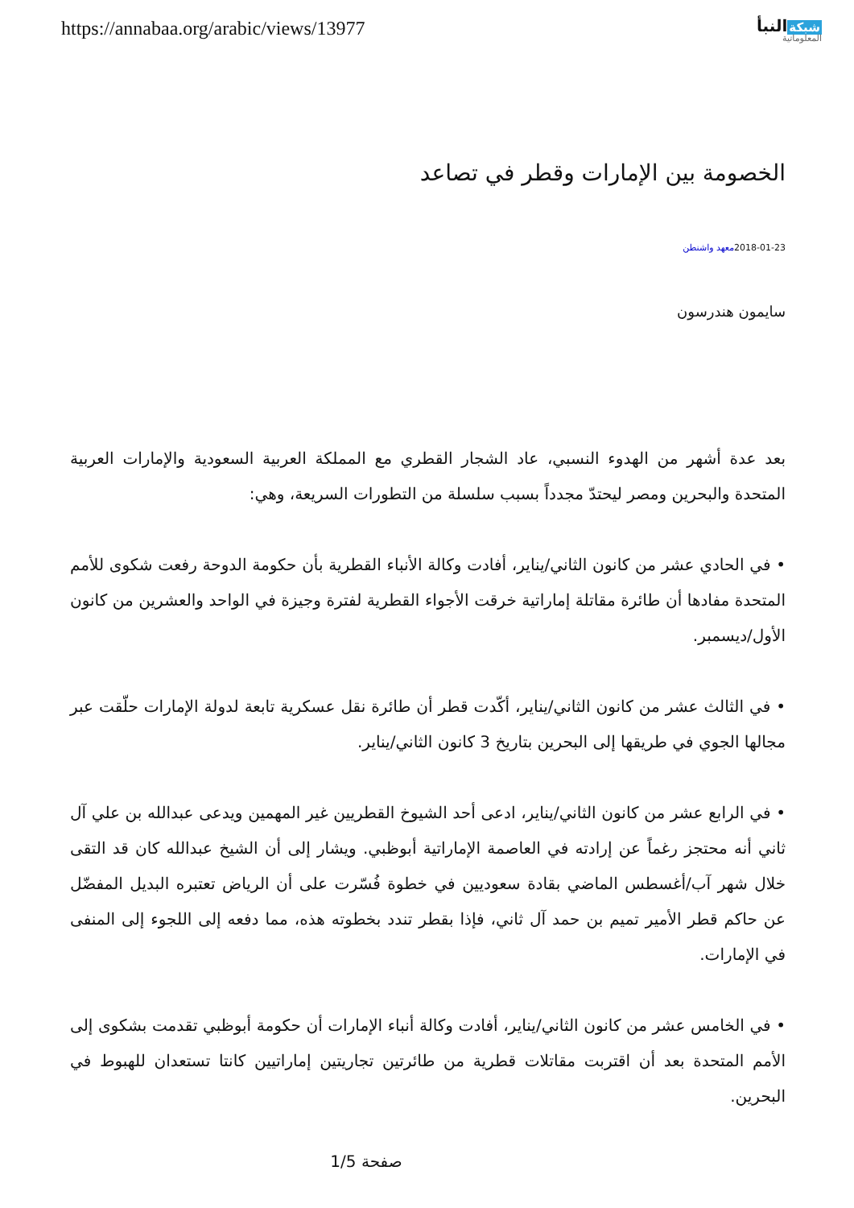https://annabaa.org/arabic/views/13977
شبكةالنبأ
المعلوماتية
الخصومة بين الإمارات وقطر في تصاعد
2018-01-23معهد واشنطن
سايمون هندرسون
بعد عدة أشهر من الهدوء النسبي، عاد الشجار القطري مع المملكة العربية السعودية والإمارات العربية المتحدة والبحرين ومصر ليحتدّ مجدداً بسبب سلسلة من التطورات السريعة، وهي:
• في الحادي عشر من كانون الثاني/يناير، أفادت وكالة الأنباء القطرية بأن حكومة الدوحة رفعت شكوى للأمم المتحدة مفادها أن طائرة مقاتلة إماراتية خرقت الأجواء القطرية لفترة وجيزة في الواحد والعشرين من كانون الأول/ديسمبر.
• في الثالث عشر من كانون الثاني/يناير، أكّدت قطر أن طائرة نقل عسكرية تابعة لدولة الإمارات حلّقت عبر مجالها الجوي في طريقها إلى البحرين بتاريخ 3 كانون الثاني/يناير.
• في الرابع عشر من كانون الثاني/يناير، ادعى أحد الشيوخ القطريين غير المهمين ويدعى عبدالله بن علي آل ثاني أنه محتجز رغماً عن إرادته في العاصمة الإماراتية أبوظبي. ويشار إلى أن الشيخ عبدالله كان قد التقى خلال شهر آب/أغسطس الماضي بقادة سعوديين في خطوة فُسّرت على أن الرياض تعتبره البديل المفضّل عن حاكم قطر الأمير تميم بن حمد آل ثاني، فإذا بقطر تندد بخطوته هذه، مما دفعه إلى اللجوء إلى المنفى في الإمارات.
• في الخامس عشر من كانون الثاني/يناير، أفادت وكالة أنباء الإمارات أن حكومة أبوظبي تقدمت بشكوى إلى الأمم المتحدة بعد أن اقتربت مقاتلات قطرية من طائرتين تجاريتين إماراتيين كانتا تستعدان للهبوط في البحرين.
صفحة 1/5